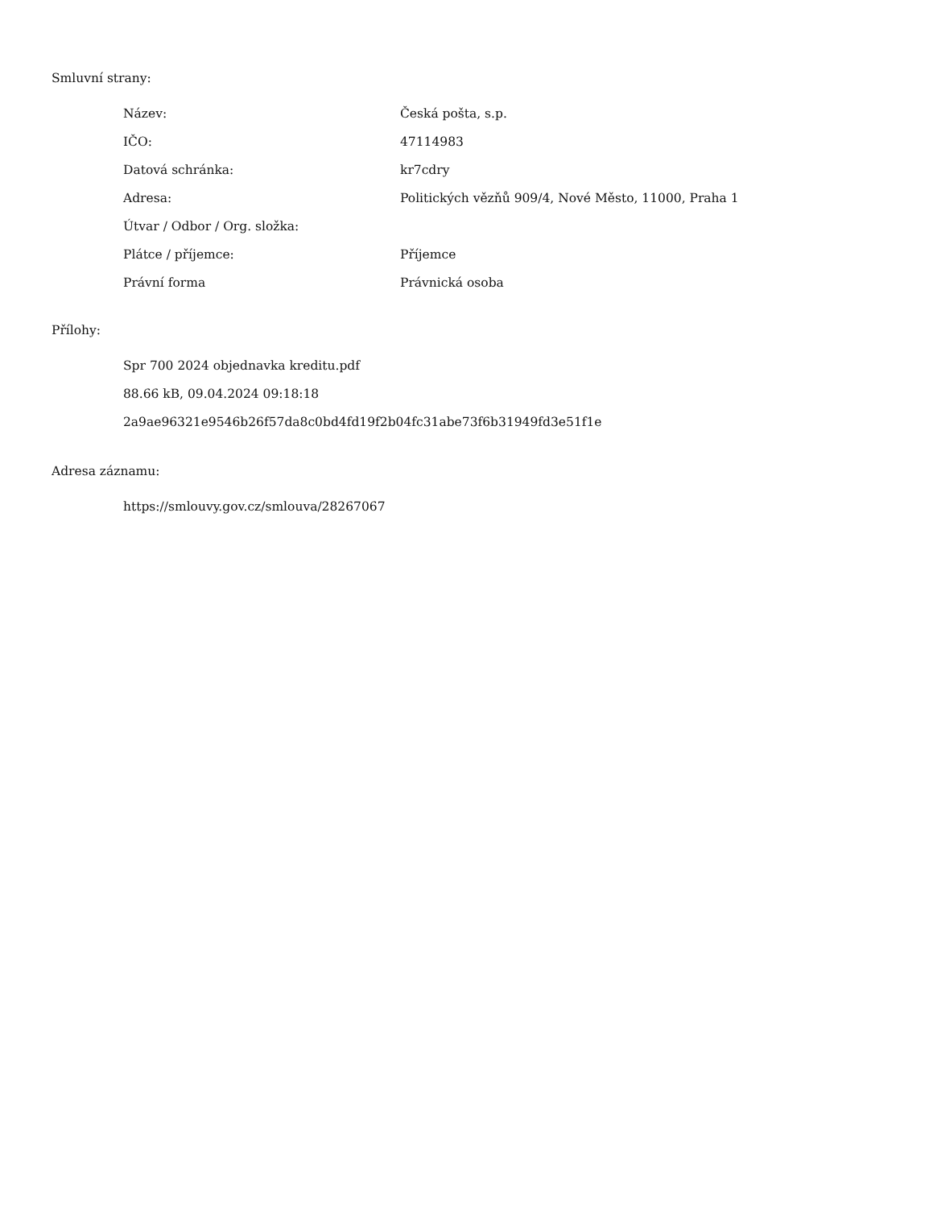Smluvní strany:
| Název: | Česká pošta, s.p. |
| IČO: | 47114983 |
| Datová schránka: | kr7cdry |
| Adresa: | Politických vězňů 909/4, Nové Město, 11000, Praha 1 |
| Útvar / Odbor / Org. složka: | |
| Plátce / příjemce: | Příjemce |
| Právní forma | Právnická osoba |
Přílohy:
Spr 700 2024 objednavka kreditu.pdf
88.66 kB, 09.04.2024 09:18:18
2a9ae96321e9546b26f57da8c0bd4fd19f2b04fc31abe73f6b31949fd3e51f1e
Adresa záznamu:
https://smlouvy.gov.cz/smlouva/28267067